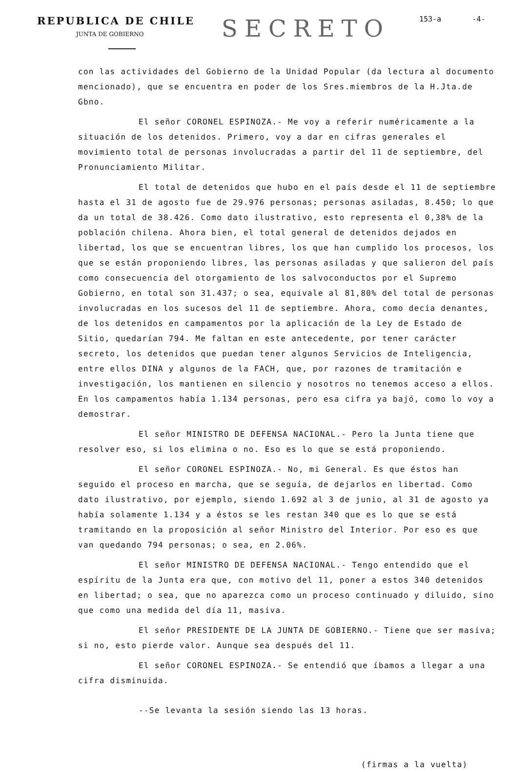REPUBLICA DE CHILE
JUNTA DE GOBIERNO
SECRETO
153-a -4-
con las actividades del Gobierno de la Unidad Popular (da lectura al documento mencionado), que se encuentra en poder de los Sres.miembros de la H.Jta.de Gbno.
El señor CORONEL ESPINOZA.- Me voy a referir numéricamente a la situación de los detenidos. Primero, voy a dar en cifras generales el movimiento total de personas involucradas a partir del 11 de septiembre, del Pronunciamiento Militar.
El total de detenidos que hubo en el país desde el 11 de septiembre hasta el 31 de agosto fue de 29.976 personas; personas asiladas, 8.450; lo que da un total de 38.426. Como dato ilustrativo, esto representa el 0,38% de la población chilena. Ahora bien, el total general de detenidos dejados en libertad, los que se encuentran libres, los que han cumplido los procesos, los que se están proponiendo libres, las personas asiladas y que salieron del país como consecuencia del otorgamiento de los salvoconductos por el Supremo Gobierno, en total son 31.437; o sea, equivale al 81,80% del total de personas involucradas en los sucesos del 11 de septiembre. Ahora, como decía denantes, de los detenidos en campamentos por la aplicación de la Ley de Estado de Sitio, quedarían 794. Me faltan en este antecedente, por tener carácter secreto, los detenidos que puedan tener algunos Servicios de Inteligencia, entre ellos DINA y algunos de la FACH, que, por razones de tramitación e investigación, los mantienen en silencio y nosotros no tenemos acceso a ellos. En los campamentos había 1.134 personas, pero esa cifra ya bajó, como lo voy a demostrar.
El señor MINISTRO DE DEFENSA NACIONAL.- Pero la Junta tiene que resolver eso, si los elimina o no. Eso es lo que se está proponiendo.
El señor CORONEL ESPINOZA.- No, mi General. Es que éstos han seguido el proceso en marcha, que se seguía, de dejarlos en libertad. Como dato ilustrativo, por ejemplo, siendo 1.692 al 3 de junio, al 31 de agosto ya había solamente 1.134 y a éstos se les restan 340 que es lo que se está tramitando en la proposición al señor Ministro del Interior. Por eso es que van quedando 794 personas; o sea, en 2.06%.
El señor MINISTRO DE DEFENSA NACIONAL.- Tengo entendido que el espíritu de la Junta era que, con motivo del 11, poner a estos 340 detenidos en libertad; o sea, que no aparezca como un proceso continuado y diluido, sino que como una medida del día 11, masiva.
El señor PRESIDENTE DE LA JUNTA DE GOBIERNO.- Tiene que ser masiva; si no, esto pierde valor. Aunque sea después del 11.
El señor CORONEL ESPINOZA.- Se entendió que íbamos a llegar a una cifra disminuida.
--Se levanta la sesión siendo las 13 horas.
(firmas a la vuelta)